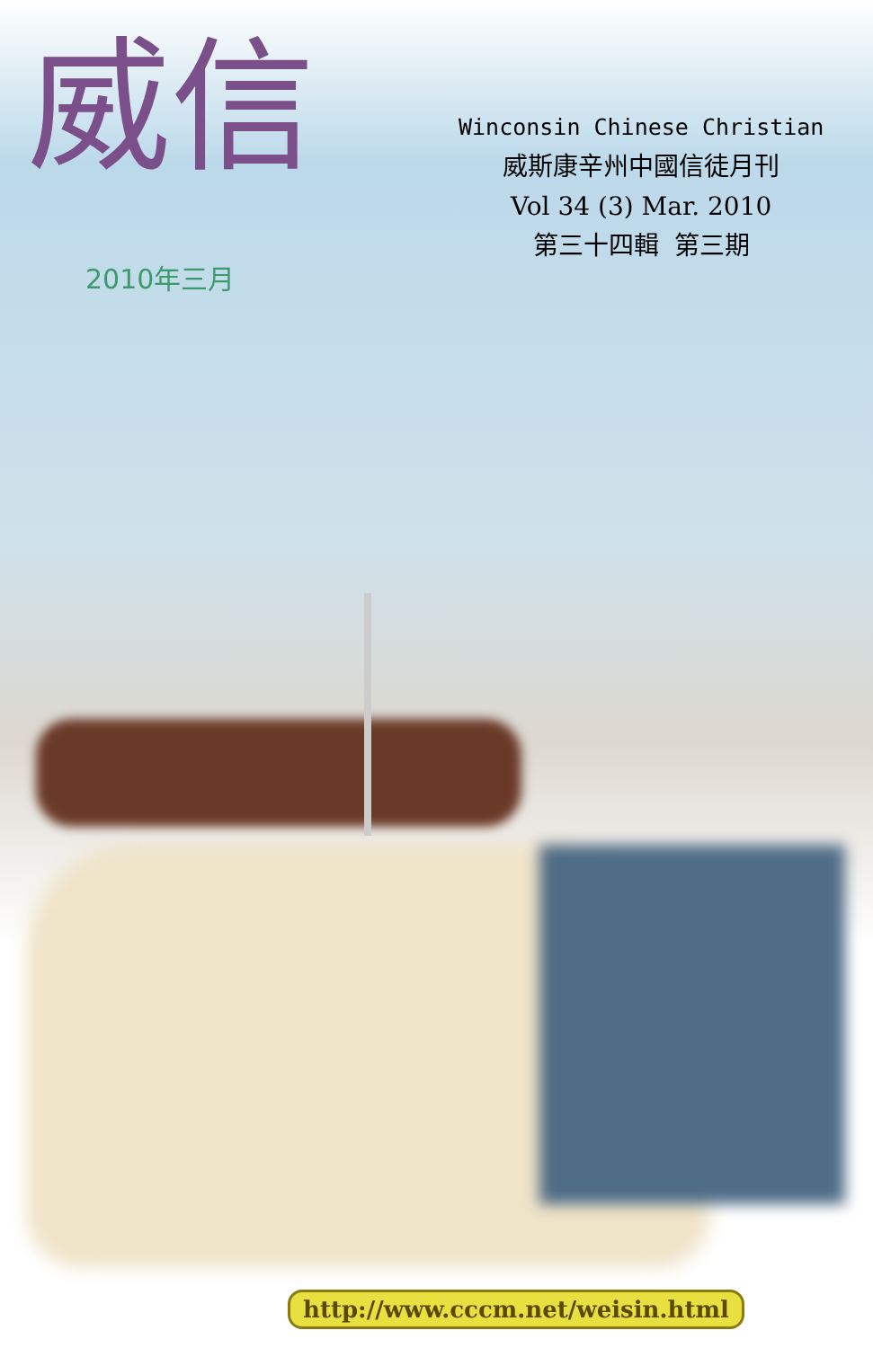威信
Winconsin Chinese Christian
威斯康辛州中國信徒月刊
Vol 34 (3) Mar. 2010
第三十四輯 第三期
2010年三月
http://www.cccm.net/weisin.html